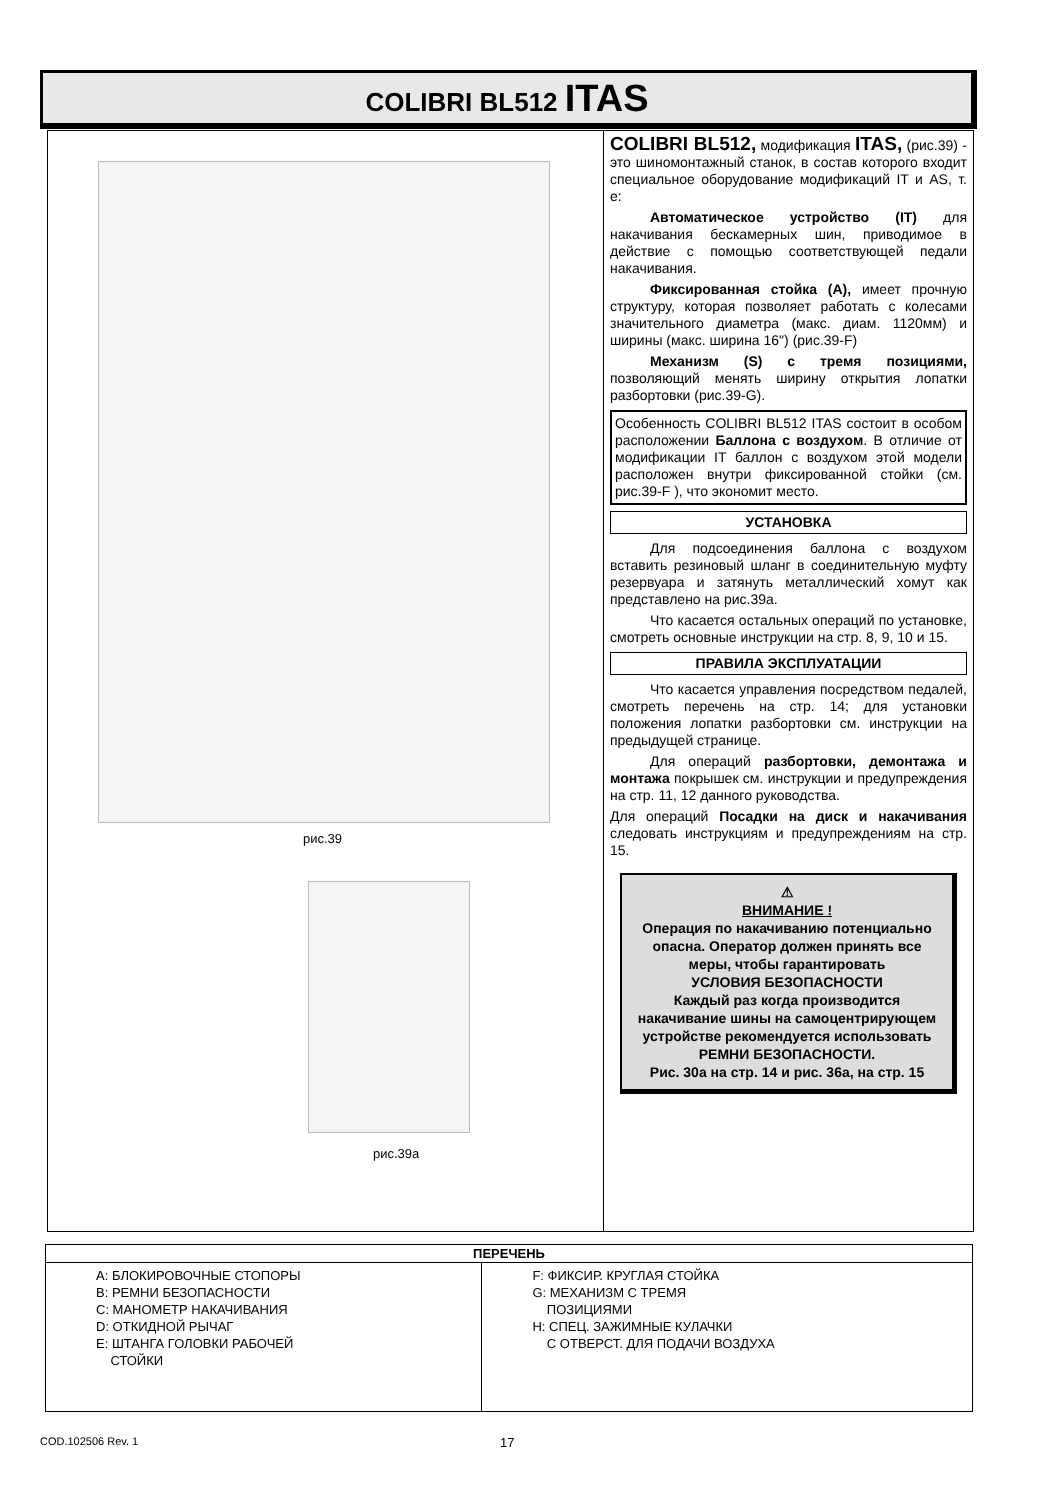COLIBRI BL512 ITAS
рис.39
рис.39a
COLIBRI BL512, модификация ITAS, (рис.39) - это шиномонтажный станок, в состав которого входит специальное оборудование модификаций IT и AS, т. е:
Автоматическое устройство (IT) для накачивания бескамерных шин, приводимое в действие с помощью соответствующей педали накачивания.
Фиксированная стойка (A), имеет прочную структуру, которая позволяет работать с колесами значительного диаметра (макс. диам. 1120мм) и ширины (макс. ширина 16") (рис.39-F)
Механизм (S) с тремя позициями, позволяющий менять ширину открытия лопатки разбортовки (рис.39-G).
Особенность COLIBRI BL512 ITAS состоит в особом расположении Баллона с воздухом. В отличие от модификации IT баллон с воздухом этой модели расположен внутри фиксированной стойки (см. рис.39-F ), что экономит место.
УСТАНОВКА
Для подсоединения баллона с воздухом вставить резиновый шланг в соединительную муфту резервуара и затянуть металлический хомут как представлено на рис.39a.
Что касается остальных операций по установке, смотреть основные инструкции на стр. 8, 9, 10 и 15.
ПРАВИЛА ЭКСПЛУАТАЦИИ
Что касается управления посредством педалей, смотреть перечень на стр. 14; для установки положения лопатки разбортовки см. инструкции на предыдущей странице.
Для операций разбортовки, демонтажа и монтажа покрышек см. инструкции и предупреждения на стр. 11, 12 данного руководства.
Для операций Посадки на диск и накачивания следовать инструкциям и предупреждениям на стр. 15.
⚠
ВНИМАНИЕ !
Операция по накачиванию потенциально опасна. Оператор должен принять все меры, чтобы гарантировать
УСЛОВИЯ БЕЗОПАСНОСТИ
Каждый раз когда производится накачивание шины на самоцентрирующем устройстве рекомендуется использовать
РЕМНИ БЕЗОПАСНОСТИ.
Рис. 30a на стр. 14 и рис. 36a, на стр. 15
| ПЕРЕЧЕНЬ | |
| --- | --- |
| A: БЛОКИРОВОЧНЫЕ СТОПОРЫ B: РЕМНИ БЕЗОПАСНОСТИ C: МАНОМЕТР НАКАЧИВАНИЯ D: ОТКИДНОЙ РЫЧАГ E: ШТАНГА ГОЛОВКИ РАБОЧЕЙ СТОЙКИ | F: ФИКСИР. КРУГЛАЯ СТОЙКА G: МЕХАНИЗМ С ТРЕМЯ ПОЗИЦИЯМИ H: СПЕЦ. ЗАЖИМНЫЕ КУЛАЧКИ С ОТВЕРСТ. ДЛЯ ПОДАЧИ ВОЗДУХА |
COD.102506 Rev. 1 17